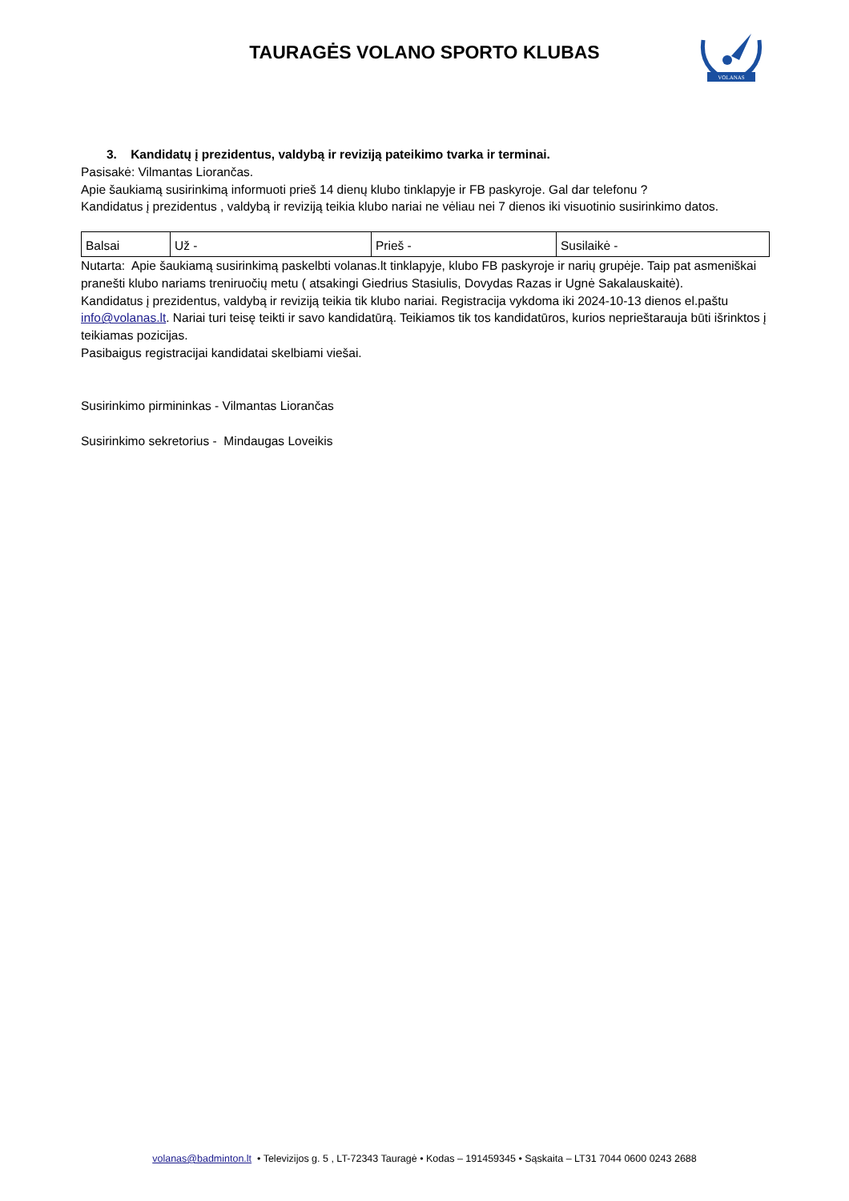TAURAGĖS VOLANO SPORTO KLUBAS
VOLANAS
3. Kandidatų į prezidentus, valdybą ir reviziją pateikimo tvarka ir terminai.
Pasisakė: Vilmantas Liorančas.
Apie šaukiamą susirinkimą informuoti prieš 14 dienų klubo tinklapyje ir FB paskyroje. Gal dar telefonu ?
Kandidatus į prezidentus , valdybą ir reviziją teikia klubo nariai ne vėliau nei 7 dienos iki visuotinio susirinkimo datos.
| Balsai | Už - | Prieš - | Susilaikė - |
Nutarta: Apie šaukiamą susirinkimą paskelbti volanas.lt tinklapyje, klubo FB paskyroje ir narių grupėje. Taip pat asmeniškai pranešti klubo nariams treniruočių metu ( atsakingi Giedrius Stasiulis, Dovydas Razas ir Ugnė Sakalauskaitė).
Kandidatus į prezidentus, valdybą ir reviziją teikia tik klubo nariai. Registracija vykdoma iki 2024-10-13 dienos el.paštu info@volanas.lt. Nariai turi teisę teikti ir savo kandidatūrą. Teikiamos tik tos kandidatūros, kurios neprieštarauja būti išrinktos į teikiamas pozicijas.
Pasibaigus registracijai kandidatai skelbiami viešai.
Susirinkimo pirmininkas - Vilmantas Liorančas
Susirinkimo sekretorius - Mindaugas Loveikis
volanas@badminton.lt • Televizijos g. 5 , LT-72343 Tauragė • Kodas – 191459345 • Sąskaita – LT31 7044 0600 0243 2688